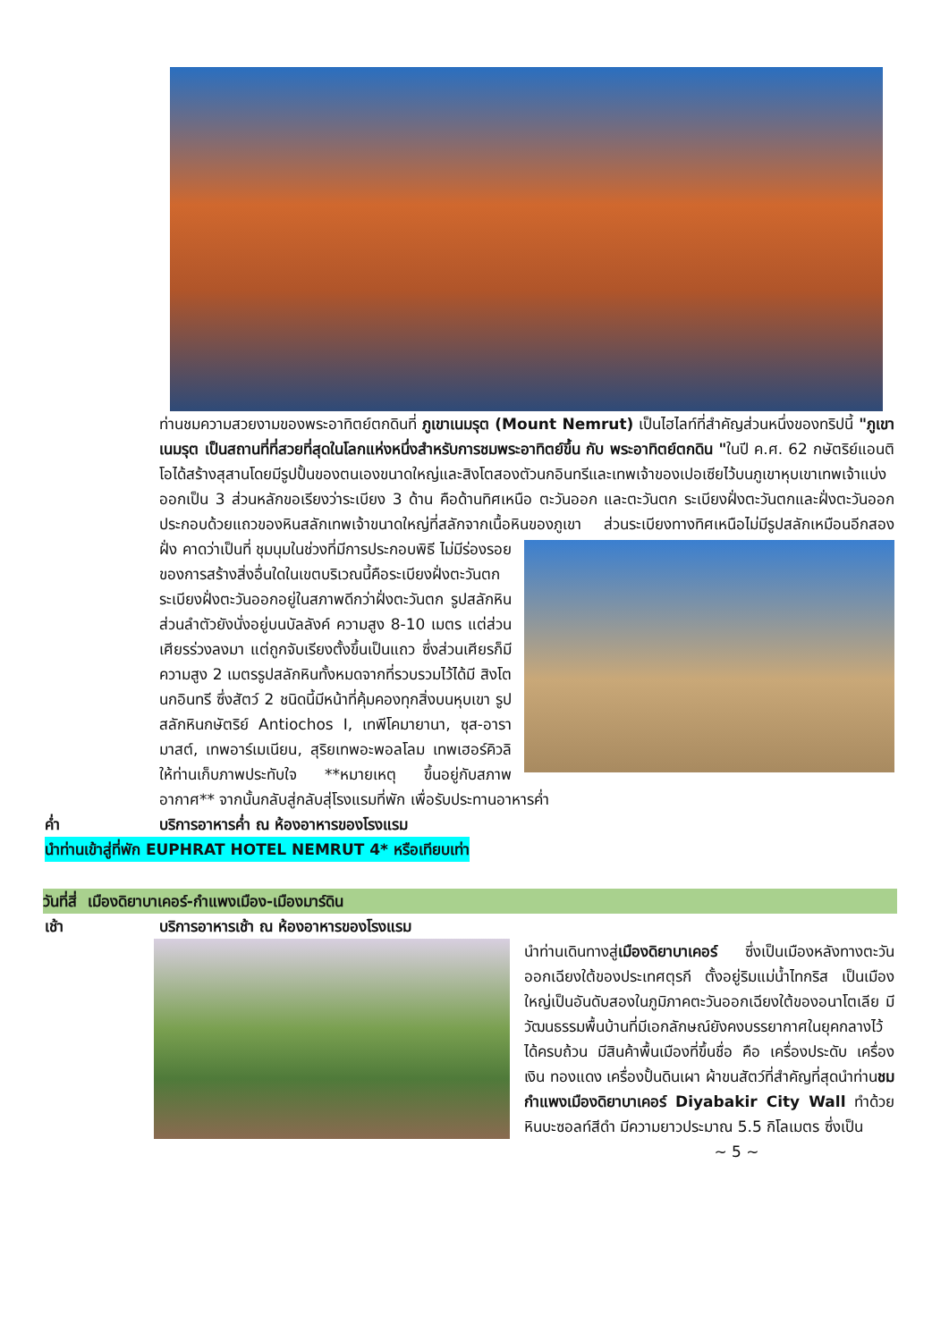ท่านชมความสวยงามของพระอาทิตย์ตกดินที่ ภูเขาเนมรุต (Mount Nemrut) เป็นไฮไลท์ที่สำคัญส่วนหนึ่งของทริปนี้ "ภูเขาเนมรุต เป็นสถานที่ที่สวยที่สุดในโลกแห่งหนึ่งสำหรับการชมพระอาทิตย์ขึ้น กับ พระอาทิตย์ตกดิน "ในปี ค.ศ. 62 กษัตริย์แอนติโอได้สร้างสุสานโดยมีรูปปั้นของตนเองขนาดใหญ่และสิงโตสองตัวนกอินทรีและเทพเจ้าของเปอเซียไว้บนภูเขาหุบเขาเทพเจ้าแบ่งออกเป็น 3 ส่วนหลักขอเรียงว่าระเบียง 3 ด้าน คือด้านทิศเหนือ ตะวันออก และตะวันตก ระเบียงฝั่งตะวันตกและฝั่งตะวันออกประกอบด้วยแถวของหินสลักเทพเจ้าขนาดใหญ่ที่สลักจากเนื้อหินของภูเขา ส่วนระเบียงทางทิศเหนือไม่มีรูปสลักเหมือนอีกสองฝั่ง คาดว่าเป็นที่
ชุมนุมในช่วงที่มีการประกอบพิธี ไม่มีร่องรอยของการสร้างสิ่งอื่นใดในเขตบริเวณนี้คือระเบียงฝั่งตะวันตกระเบียงฝั่งตะวันออกอยู่ในสภาพดีกว่าฝั่งตะวันตก รูปสลักหินส่วนลำตัวยังนั่งอยู่บนบัลลังค์ ความสูง 8-10 เมตร แต่ส่วนเศียรร่วงลงมา แต่ถูกจับเรียงตั้งขึ้นเป็นแถว ซึ่งส่วนเศียรก็มีความสูง 2 เมตรรูปสลักหินทั้งหมดจากที่รวบรวมไว้ได้มี สิงโต นกอินทรี ซึ่งสัตว์ 2 ชนิดนี้มีหน้าที่คุ้มคองทุกสิ่งบนหุบเขา รูปสลักหินกษัตริย์ Antiochos I, เทพีโคมายานา, ซุส-อารามาสต์, เทพอาร์เมเนียน, สุริยเทพอะพอลโลม เทพเฮอร์คิวลิ ให้ท่านเก็บภาพประทับใจ **หมายเหตุ ขึ้นอยู่กับสภาพอากาศ** จากนั้นกลับสู่กลับสุ่โรงแรมที่พัก เพื่อรับประทานอาหารค่ำ
ค่ำ บริการอาหารค่ำ ณ ห้องอาหารของโรงแรม
นำท่านเข้าสู่ที่พัก EUPHRAT HOTEL NEMRUT 4* หรือเทียบเท่า
วันที่สี่ เมืองดิยาบาเคอร์-กำแพงเมือง-เมืองมาร์ดิน
เช้า บริการอาหารเช้า ณ ห้องอาหารของโรงแรม
นำท่านเดินทางสู่เมืองดิยาบาเคอร์ ซึ่งเป็นเมืองหลังทางตะวันออกเฉียงใต้ของประเทศตุรกี ตั้งอยู่ริมแม่น้ำไทกริส เป็นเมืองใหญ่เป็นอันดับสองในภูมิภาคตะวันออกเฉียงใต้ของอนาโตเลีย มีวัฒนธรรมพื้นบ้านที่มีเอกลักษณ์ยังคงบรรยากาศในยุคกลางไว้ได้ครบถ้วน มีสินค้าพื้นเมืองที่ขึ้นชื่อ คือ เครื่องประดับ เครื่องเงิน ทองแดง เครื่องปั้นดินเผา ผ้าขนสัตว์ที่สำคัญที่สุดนำท่านชมกำแพงเมืองดิยาบาเคอร์ Diyabakir City Wall ทำด้วยหินบะซอลท์สีดำ มีความยาวประมาณ 5.5 กิโลเมตร ซึ่งเป็น
~ 5 ~